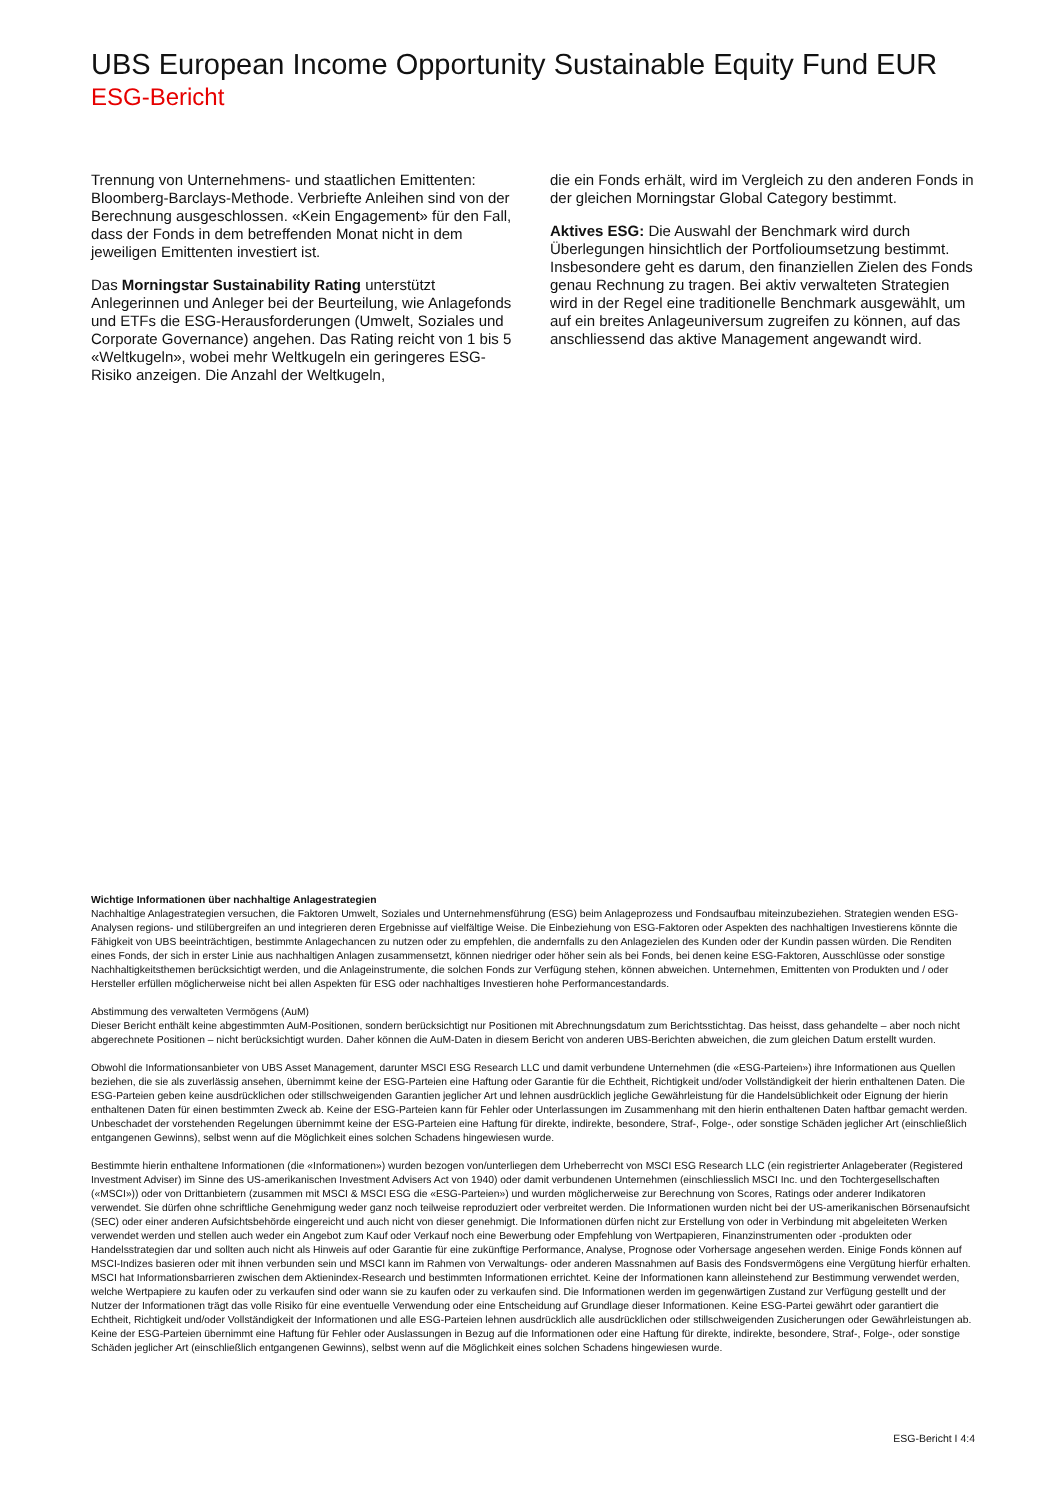UBS European Income Opportunity Sustainable Equity Fund EUR
ESG-Bericht
Trennung von Unternehmens- und staatlichen Emittenten: Bloomberg-Barclays-Methode. Verbriefte Anleihen sind von der Berechnung ausgeschlossen. «Kein Engagement» für den Fall, dass der Fonds in dem betreffenden Monat nicht in dem jeweiligen Emittenten investiert ist.
Das Morningstar Sustainability Rating unterstützt Anlegerinnen und Anleger bei der Beurteilung, wie Anlagefonds und ETFs die ESG-Herausforderungen (Umwelt, Soziales und Corporate Governance) angehen. Das Rating reicht von 1 bis 5 «Weltkugeln», wobei mehr Weltkugeln ein geringeres ESG-Risiko anzeigen. Die Anzahl der Weltkugeln,
die ein Fonds erhält, wird im Vergleich zu den anderen Fonds in der gleichen Morningstar Global Category bestimmt.
Aktives ESG: Die Auswahl der Benchmark wird durch Überlegungen hinsichtlich der Portfolioumsetzung bestimmt. Insbesondere geht es darum, den finanziellen Zielen des Fonds genau Rechnung zu tragen. Bei aktiv verwalteten Strategien wird in der Regel eine traditionelle Benchmark ausgewählt, um auf ein breites Anlageuniversum zugreifen zu können, auf das anschliessend das aktive Management angewandt wird.
Wichtige Informationen über nachhaltige Anlagestrategien
Nachhaltige Anlagestrategien versuchen, die Faktoren Umwelt, Soziales und Unternehmensführung (ESG) beim Anlageprozess und Fondsaufbau miteinzubeziehen. Strategien wenden ESG-Analysen regions- und stilübergreifen an und integrieren deren Ergebnisse auf vielfältige Weise. Die Einbeziehung von ESG-Faktoren oder Aspekten des nachhaltigen Investierens könnte die Fähigkeit von UBS beeinträchtigen, bestimmte Anlagechancen zu nutzen oder zu empfehlen, die andernfalls zu den Anlagezielen des Kunden oder der Kundin passen würden. Die Renditen eines Fonds, der sich in erster Linie aus nachhaltigen Anlagen zusammensetzt, können niedriger oder höher sein als bei Fonds, bei denen keine ESG-Faktoren, Ausschlüsse oder sonstige Nachhaltigkeitsthemen berücksichtigt werden, und die Anlageinstrumente, die solchen Fonds zur Verfügung stehen, können abweichen. Unternehmen, Emittenten von Produkten und / oder Hersteller erfüllen möglicherweise nicht bei allen Aspekten für ESG oder nachhaltiges Investieren hohe Performancestandards.
Abstimmung des verwalteten Vermögens (AuM)
Dieser Bericht enthält keine abgestimmten AuM-Positionen, sondern berücksichtigt nur Positionen mit Abrechnungsdatum zum Berichtsstichtag. Das heisst, dass gehandelte – aber noch nicht abgerechnete Positionen – nicht berücksichtigt wurden. Daher können die AuM-Daten in diesem Bericht von anderen UBS-Berichten abweichen, die zum gleichen Datum erstellt wurden.
Obwohl die Informationsanbieter von UBS Asset Management, darunter MSCI ESG Research LLC und damit verbundene Unternehmen (die «ESG-Parteien») ihre Informationen aus Quellen beziehen, die sie als zuverlässig ansehen, übernimmt keine der ESG-Parteien eine Haftung oder Garantie für die Echtheit, Richtigkeit und/oder Vollständigkeit der hierin enthaltenen Daten. Die ESG-Parteien geben keine ausdrücklichen oder stillschweigenden Garantien jeglicher Art und lehnen ausdrücklich jegliche Gewährleistung für die Handelsüblichkeit oder Eignung der hierin enthaltenen Daten für einen bestimmten Zweck ab. Keine der ESG-Parteien kann für Fehler oder Unterlassungen im Zusammenhang mit den hierin enthaltenen Daten haftbar gemacht werden. Unbeschadet der vorstehenden Regelungen übernimmt keine der ESG-Parteien eine Haftung für direkte, indirekte, besondere, Straf-, Folge-, oder sonstige Schäden jeglicher Art (einschließlich entgangenen Gewinns), selbst wenn auf die Möglichkeit eines solchen Schadens hingewiesen wurde.
Bestimmte hierin enthaltene Informationen (die «Informationen») wurden bezogen von/unterliegen dem Urheberrecht von MSCI ESG Research LLC (ein registrierter Anlageberater (Registered Investment Adviser) im Sinne des US-amerikanischen Investment Advisers Act von 1940) oder damit verbundenen Unternehmen (einschliesslich MSCI Inc. und den Tochtergesellschaften («MSCI»)) oder von Drittanbietern (zusammen mit MSCI & MSCI ESG die «ESG-Parteien») und wurden möglicherweise zur Berechnung von Scores, Ratings oder anderer Indikatoren verwendet. Sie dürfen ohne schriftliche Genehmigung weder ganz noch teilweise reproduziert oder verbreitet werden. Die Informationen wurden nicht bei der US-amerikanischen Börsenaufsicht (SEC) oder einer anderen Aufsichtsbehörde eingereicht und auch nicht von dieser genehmigt. Die Informationen dürfen nicht zur Erstellung von oder in Verbindung mit abgeleiteten Werken verwendet werden und stellen auch weder ein Angebot zum Kauf oder Verkauf noch eine Bewerbung oder Empfehlung von Wertpapieren, Finanzinstrumenten oder -produkten oder Handelsstrategien dar und sollten auch nicht als Hinweis auf oder Garantie für eine zukünftige Performance, Analyse, Prognose oder Vorhersage angesehen werden. Einige Fonds können auf MSCI-Indizes basieren oder mit ihnen verbunden sein und MSCI kann im Rahmen von Verwaltungs- oder anderen Massnahmen auf Basis des Fondsvermögens eine Vergütung hierfür erhalten. MSCI hat Informationsbarrieren zwischen dem Aktienindex-Research und bestimmten Informationen errichtet. Keine der Informationen kann alleinstehend zur Bestimmung verwendet werden, welche Wertpapiere zu kaufen oder zu verkaufen sind oder wann sie zu kaufen oder zu verkaufen sind. Die Informationen werden im gegenwärtigen Zustand zur Verfügung gestellt und der Nutzer der Informationen trägt das volle Risiko für eine eventuelle Verwendung oder eine Entscheidung auf Grundlage dieser Informationen. Keine ESG-Partei gewährt oder garantiert die Echtheit, Richtigkeit und/oder Vollständigkeit der Informationen und alle ESG-Parteien lehnen ausdrücklich alle ausdrücklichen oder stillschweigenden Zusicherungen oder Gewährleistungen ab. Keine der ESG-Parteien übernimmt eine Haftung für Fehler oder Auslassungen in Bezug auf die Informationen oder eine Haftung für direkte, indirekte, besondere, Straf-, Folge-, oder sonstige Schäden jeglicher Art (einschließlich entgangenen Gewinns), selbst wenn auf die Möglichkeit eines solchen Schadens hingewiesen wurde.
ESG-Bericht I 4:4